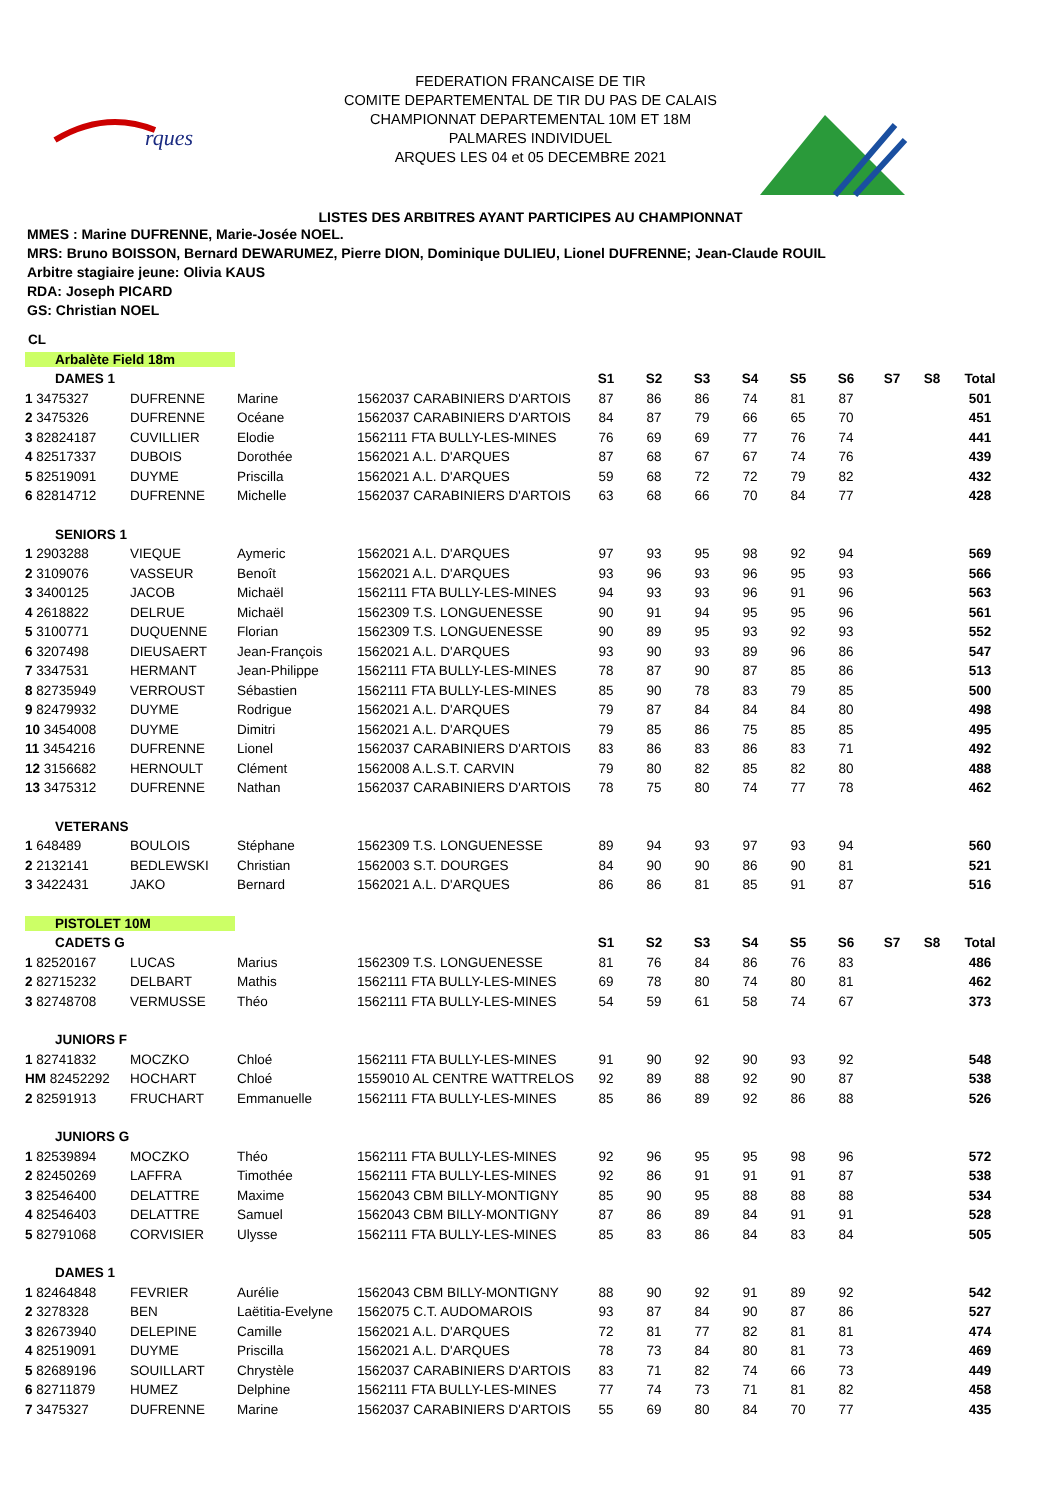rques
FEDERATION FRANCAISE DE TIR
COMITE DEPARTEMENTAL DE TIR DU PAS DE CALAIS
CHAMPIONNAT DEPARTEMENTAL 10M ET 18M
PALMARES INDIVIDUEL
ARQUES LES 04 et 05 DECEMBRE 2021
LISTES DES ARBITRES AYANT PARTICIPES AU CHAMPIONNAT
MMES : Marine DUFRENNE, Marie-Josée NOEL.
MRS: Bruno BOISSON, Bernard DEWARUMEZ, Pierre DION, Dominique DULIEU, Lionel DUFRENNE; Jean-Claude ROUIL
Arbitre stagiaire jeune: Olivia KAUS
RDA: Joseph PICARD
GS: Christian NOEL
| CL | | | | | | | | | | | | |
| Arbalète Field 18m | | | | | | | | | | | | |
| DAMES 1 | | | | S1 | S2 | S3 | S4 | S5 | S6 | S7 | S8 | Total |
| 1 3475327 | DUFRENNE | Marine | 1562037 CARABINIERS D'ARTOIS | 87 | 86 | 86 | 74 | 81 | 87 | | | 501 |
| 2 3475326 | DUFRENNE | Océane | 1562037 CARABINIERS D'ARTOIS | 84 | 87 | 79 | 66 | 65 | 70 | | | 451 |
| 3 82824187 | CUVILLIER | Elodie | 1562111 FTA BULLY-LES-MINES | 76 | 69 | 69 | 77 | 76 | 74 | | | 441 |
| 4 82517337 | DUBOIS | Dorothée | 1562021 A.L. D'ARQUES | 87 | 68 | 67 | 67 | 74 | 76 | | | 439 |
| 5 82519091 | DUYME | Priscilla | 1562021 A.L. D'ARQUES | 59 | 68 | 72 | 72 | 79 | 82 | | | 432 |
| 6 82814712 | DUFRENNE | Michelle | 1562037 CARABINIERS D'ARTOIS | 63 | 68 | 66 | 70 | 84 | 77 | | | 428 |
| SENIORS 1 | | | | | | | | | | | | |
| 1 2903288 | VIEQUE | Aymeric | 1562021 A.L. D'ARQUES | 97 | 93 | 95 | 98 | 92 | 94 | | | 569 |
| 2 3109076 | VASSEUR | Benoît | 1562021 A.L. D'ARQUES | 93 | 96 | 93 | 96 | 95 | 93 | | | 566 |
| 3 3400125 | JACOB | Michaël | 1562111 FTA BULLY-LES-MINES | 94 | 93 | 93 | 96 | 91 | 96 | | | 563 |
| 4 2618822 | DELRUE | Michaël | 1562309 T.S. LONGUENESSE | 90 | 91 | 94 | 95 | 95 | 96 | | | 561 |
| 5 3100771 | DUQUENNE | Florian | 1562309 T.S. LONGUENESSE | 90 | 89 | 95 | 93 | 92 | 93 | | | 552 |
| 6 3207498 | DIEUSAERT | Jean-François | 1562021 A.L. D'ARQUES | 93 | 90 | 93 | 89 | 96 | 86 | | | 547 |
| 7 3347531 | HERMANT | Jean-Philippe | 1562111 FTA BULLY-LES-MINES | 78 | 87 | 90 | 87 | 85 | 86 | | | 513 |
| 8 82735949 | VERROUST | Sébastien | 1562111 FTA BULLY-LES-MINES | 85 | 90 | 78 | 83 | 79 | 85 | | | 500 |
| 9 82479932 | DUYME | Rodrigue | 1562021 A.L. D'ARQUES | 79 | 87 | 84 | 84 | 84 | 80 | | | 498 |
| 10 3454008 | DUYME | Dimitri | 1562021 A.L. D'ARQUES | 79 | 85 | 86 | 75 | 85 | 85 | | | 495 |
| 11 3454216 | DUFRENNE | Lionel | 1562037 CARABINIERS D'ARTOIS | 83 | 86 | 83 | 86 | 83 | 71 | | | 492 |
| 12 3156682 | HERNOULT | Clément | 1562008 A.L.S.T. CARVIN | 79 | 80 | 82 | 85 | 82 | 80 | | | 488 |
| 13 3475312 | DUFRENNE | Nathan | 1562037 CARABINIERS D'ARTOIS | 78 | 75 | 80 | 74 | 77 | 78 | | | 462 |
| VETERANS | | | | | | | | | | | | |
| 1 648489 | BOULOIS | Stéphane | 1562309 T.S. LONGUENESSE | 89 | 94 | 93 | 97 | 93 | 94 | | | 560 |
| 2 2132141 | BEDLEWSKI | Christian | 1562003 S.T. DOURGES | 84 | 90 | 90 | 86 | 90 | 81 | | | 521 |
| 3 3422431 | JAKO | Bernard | 1562021 A.L. D'ARQUES | 86 | 86 | 81 | 85 | 91 | 87 | | | 516 |
| PISTOLET 10M | | | | | | | | | | | | |
| CADETS G | | | | S1 | S2 | S3 | S4 | S5 | S6 | S7 | S8 | Total |
| 1 82520167 | LUCAS | Marius | 1562309 T.S. LONGUENESSE | 81 | 76 | 84 | 86 | 76 | 83 | | | 486 |
| 2 82715232 | DELBART | Mathis | 1562111 FTA BULLY-LES-MINES | 69 | 78 | 80 | 74 | 80 | 81 | | | 462 |
| 3 82748708 | VERMUSSE | Théo | 1562111 FTA BULLY-LES-MINES | 54 | 59 | 61 | 58 | 74 | 67 | | | 373 |
| JUNIORS F | | | | | | | | | | | | |
| 1 82741832 | MOCZKO | Chloé | 1562111 FTA BULLY-LES-MINES | 91 | 90 | 92 | 90 | 93 | 92 | | | 548 |
| HM 82452292 | HOCHART | Chloé | 1559010 AL CENTRE WATTRELOS | 92 | 89 | 88 | 92 | 90 | 87 | | | 538 |
| 2 82591913 | FRUCHART | Emmanuelle | 1562111 FTA BULLY-LES-MINES | 85 | 86 | 89 | 92 | 86 | 88 | | | 526 |
| JUNIORS G | | | | | | | | | | | | |
| 1 82539894 | MOCZKO | Théo | 1562111 FTA BULLY-LES-MINES | 92 | 96 | 95 | 95 | 98 | 96 | | | 572 |
| 2 82450269 | LAFFRA | Timothée | 1562111 FTA BULLY-LES-MINES | 92 | 86 | 91 | 91 | 91 | 87 | | | 538 |
| 3 82546400 | DELATTRE | Maxime | 1562043 CBM BILLY-MONTIGNY | 85 | 90 | 95 | 88 | 88 | 88 | | | 534 |
| 4 82546403 | DELATTRE | Samuel | 1562043 CBM BILLY-MONTIGNY | 87 | 86 | 89 | 84 | 91 | 91 | | | 528 |
| 5 82791068 | CORVISIER | Ulysse | 1562111 FTA BULLY-LES-MINES | 85 | 83 | 86 | 84 | 83 | 84 | | | 505 |
| DAMES 1 | | | | | | | | | | | | |
| 1 82464848 | FEVRIER | Aurélie | 1562043 CBM BILLY-MONTIGNY | 88 | 90 | 92 | 91 | 89 | 92 | | | 542 |
| 2 3278328 | BEN | Laëtitia-Evelyne | 1562075 C.T. AUDOMAROIS | 93 | 87 | 84 | 90 | 87 | 86 | | | 527 |
| 3 82673940 | DELEPINE | Camille | 1562021 A.L. D'ARQUES | 72 | 81 | 77 | 82 | 81 | 81 | | | 474 |
| 4 82519091 | DUYME | Priscilla | 1562021 A.L. D'ARQUES | 78 | 73 | 84 | 80 | 81 | 73 | | | 469 |
| 5 82689196 | SOUILLART | Chrystèle | 1562037 CARABINIERS D'ARTOIS | 83 | 71 | 82 | 74 | 66 | 73 | | | 449 |
| 6 82711879 | HUMEZ | Delphine | 1562111 FTA BULLY-LES-MINES | 77 | 74 | 73 | 71 | 81 | 82 | | | 458 |
| 7 3475327 | DUFRENNE | Marine | 1562037 CARABINIERS D'ARTOIS | 55 | 69 | 80 | 84 | 70 | 77 | | | 435 |